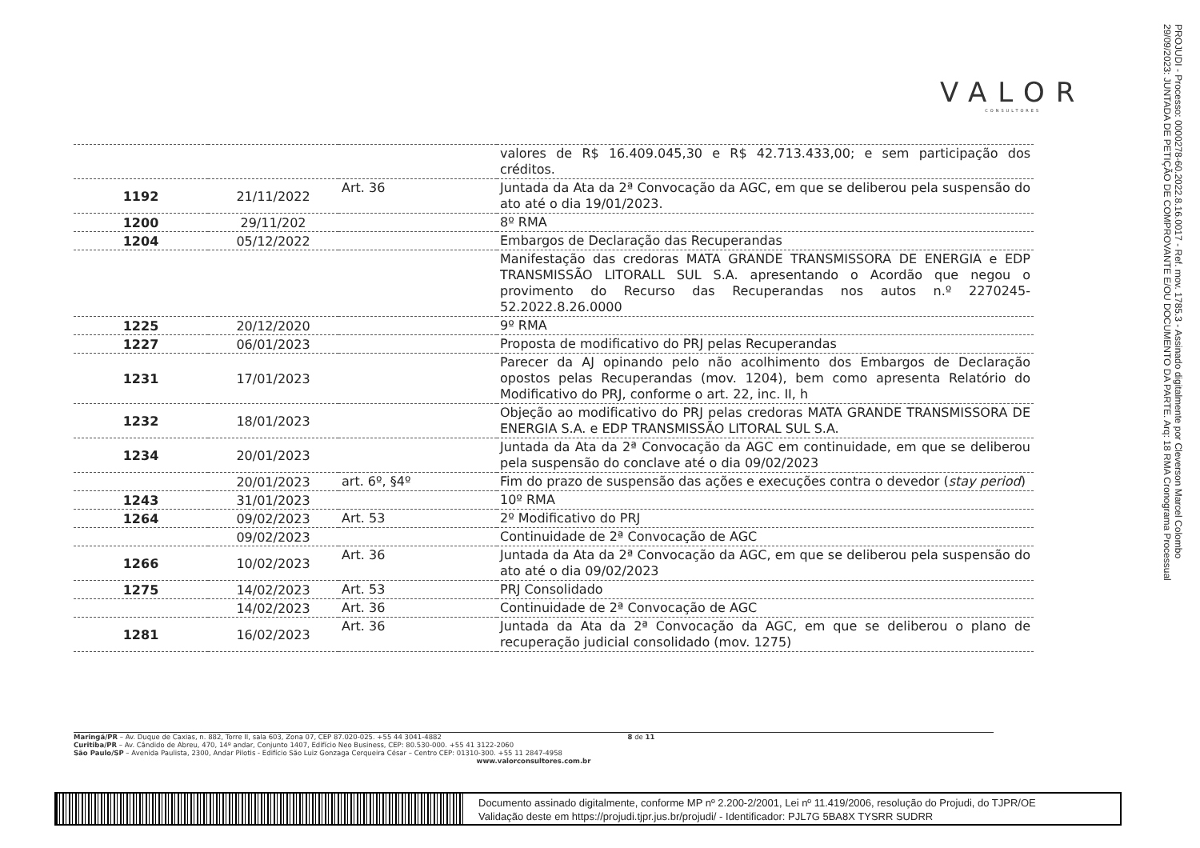VALOR
CONSULTORES
PROJUDI - Processo: 0000278-60.2022.8.16.0017 - Ref. mov. 1785.3 - Assinado digitalmente por Cleverson Marcel Colombo
29/09/2023: JUNTADA DE PETIÇÃO DE COMPROVANTE E/OU DOCUMENTO DA PARTE. Arq: 18 RMA Cronograma Processual
| | | | valores de R$ 16.409.045,30 e R$ 42.713.433,00; e sem participação dos créditos. |
| 1192 | 21/11/2022 | Art. 36 | Juntada da Ata da 2ª Convocação da AGC, em que se deliberou pela suspensão do ato até o dia 19/01/2023. |
| 1200 | 29/11/202 | | 8º RMA |
| 1204 | 05/12/2022 | | Embargos de Declaração das Recuperandas |
| | | | Manifestação das credoras MATA GRANDE TRANSMISSORA DE ENERGIA e EDP TRANSMISSÃO LITORALL SUL S.A. apresentando o Acordão que negou o provimento do Recurso das Recuperandas nos autos n.º 2270245-52.2022.8.26.0000 |
| 1225 | 20/12/2020 | | 9º RMA |
| 1227 | 06/01/2023 | | Proposta de modificativo do PRJ pelas Recuperandas |
| 1231 | 17/01/2023 | | Parecer da AJ opinando pelo não acolhimento dos Embargos de Declaração opostos pelas Recuperandas (mov. 1204), bem como apresenta Relatório do Modificativo do PRJ, conforme o art. 22, inc. II, h |
| 1232 | 18/01/2023 | | Objeção ao modificativo do PRJ pelas credoras MATA GRANDE TRANSMISSORA DE ENERGIA S.A. e EDP TRANSMISSÃO LITORAL SUL S.A. |
| 1234 | 20/01/2023 | | Juntada da Ata da 2ª Convocação da AGC em continuidade, em que se deliberou pela suspensão do conclave até o dia 09/02/2023 |
| | 20/01/2023 | art. 6º, §4º | Fim do prazo de suspensão das ações e execuções contra o devedor ( stay period ) |
| 1243 | 31/01/2023 | | 10º RMA |
| 1264 | 09/02/2023 | Art. 53 | 2º Modificativo do PRJ |
| | 09/02/2023 | | Continuidade de 2ª Convocação de AGC |
| 1266 | 10/02/2023 | Art. 36 | Juntada da Ata da 2ª Convocação da AGC, em que se deliberou pela suspensão do ato até o dia 09/02/2023 |
| 1275 | 14/02/2023 | Art. 53 | PRJ Consolidado |
| | 14/02/2023 | Art. 36 | Continuidade de 2ª Convocação de AGC |
| 1281 | 16/02/2023 | Art. 36 | Juntada da Ata da 2ª Convocação da AGC, em que se deliberou o plano de recuperação judicial consolidado (mov. 1275) |
Maringá/PR – Av. Duque de Caxias, n. 882, Torre II, sala 603, Zona 07, CEP 87.020-025. +55 44 3041-4882 8 de 11
Curitiba/PR – Av. Cândido de Abreu, 470, 14º andar, Conjunto 1407, Edifício Neo Business, CEP: 80.530-000. +55 41 3122-2060
São Paulo/SP – Avenida Paulista, 2300, Andar Pilotis - Edifício São Luiz Gonzaga Cerqueira César – Centro CEP: 01310-300. +55 11 2847-4958
www.valorconsultores.com.br
Documento assinado digitalmente, conforme MP nº 2.200-2/2001, Lei nº 11.419/2006, resolução do Projudi, do TJPR/OE
Validação deste em https://projudi.tjpr.jus.br/projudi/ - Identificador: PJL7G 5BA8X TYSRR SUDRR